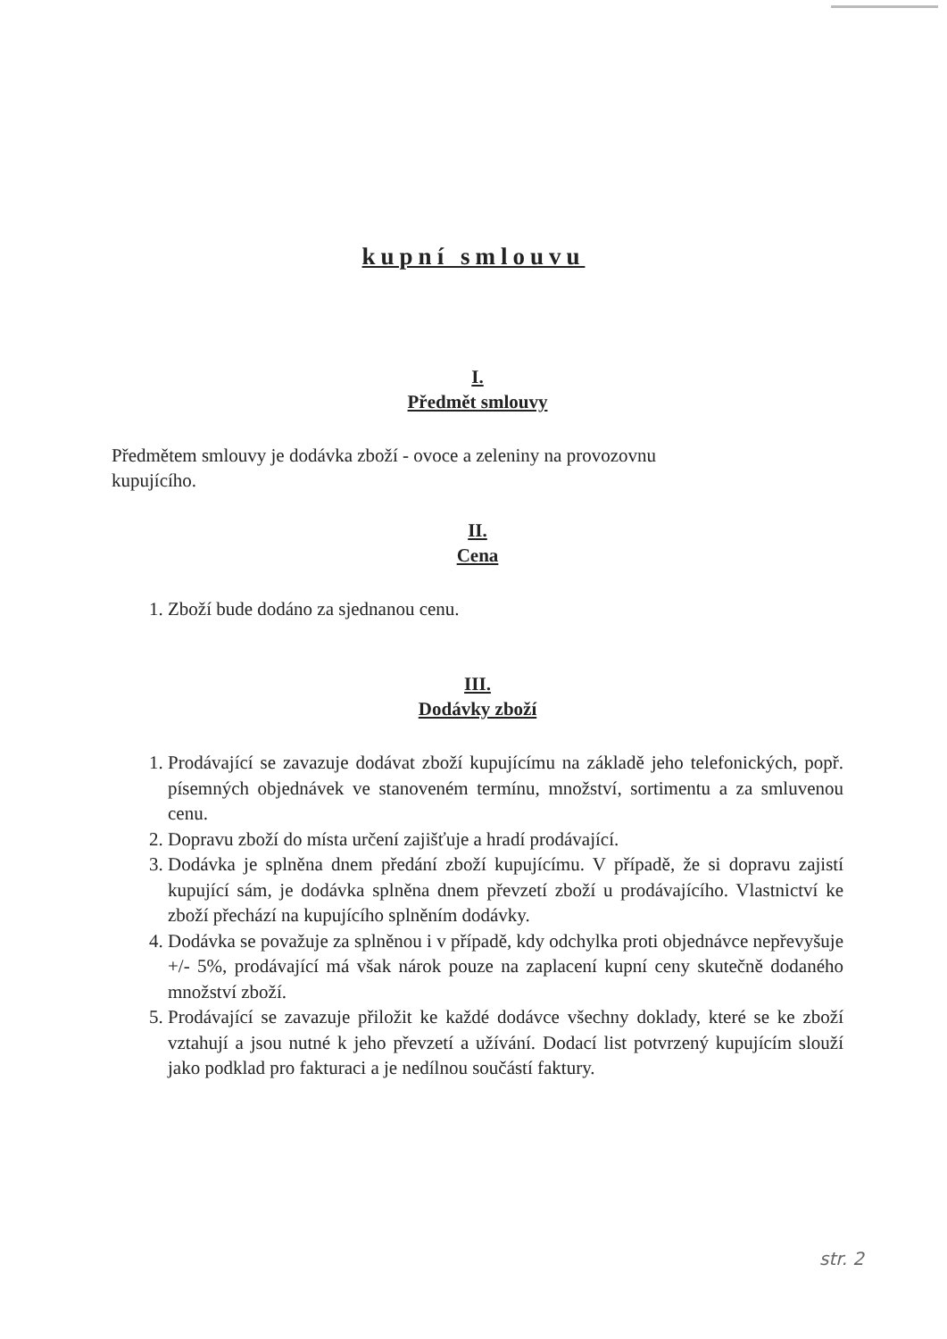kupní smlouvu
I.
Předmět smlouvy
Předmětem smlouvy je dodávka zboží - ovoce a zeleniny na provozovnu
kupujícího.
II.
Cena
1. Zboží bude dodáno za sjednanou cenu.
III.
Dodávky zboží
1. Prodávající se zavazuje dodávat zboží kupujícímu na základě jeho telefonických, popř. písemných objednávek ve stanoveném termínu, množství, sortimentu a za smluvenou cenu.
2. Dopravu zboží do místa určení zajišťuje a hradí prodávající.
3. Dodávka je splněna dnem předání zboží kupujícímu. V případě, že si dopravu zajistí kupující sám, je dodávka splněna dnem převzetí zboží u prodávajícího. Vlastnictví ke zboží přechází na kupujícího splněním dodávky.
4. Dodávka se považuje za splněnou i v případě, kdy odchylka proti objednávce nepřevyšuje +/- 5%, prodávající má však nárok pouze na zaplacení kupní ceny skutečně dodaného množství zboží.
5. Prodávající se zavazuje přiložit ke každé dodávce všechny doklady, které se ke zboží vztahují a jsou nutné k jeho převzetí a užívání. Dodací list potvrzený kupujícím slouží jako podklad pro fakturaci a je nedílnou součástí faktury.
str. 2